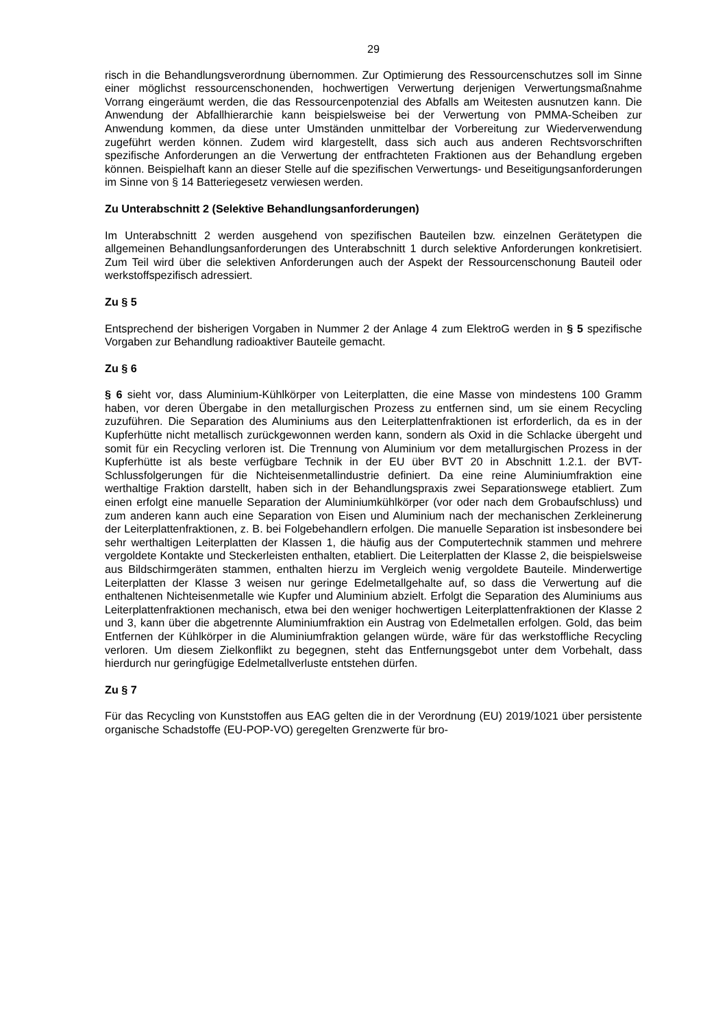29
risch in die Behandlungsverordnung übernommen. Zur Optimierung des Ressourcenschutzes soll im Sinne einer möglichst ressourcenschonenden, hochwertigen Verwertung derjenigen Verwertungsmaßnahme Vorrang eingeräumt werden, die das Ressourcenpotenzial des Abfalls am Weitesten ausnutzen kann. Die Anwendung der Abfallhierarchie kann beispielsweise bei der Verwertung von PMMA-Scheiben zur Anwendung kommen, da diese unter Umständen unmittelbar der Vorbereitung zur Wiederverwendung zugeführt werden können. Zudem wird klargestellt, dass sich auch aus anderen Rechtsvorschriften spezifische Anforderungen an die Verwertung der entfrachteten Fraktionen aus der Behandlung ergeben können. Beispielhaft kann an dieser Stelle auf die spezifischen Verwertungs- und Beseitigungsanforderungen im Sinne von § 14 Batteriegesetz verwiesen werden.
Zu Unterabschnitt 2 (Selektive Behandlungsanforderungen)
Im Unterabschnitt 2 werden ausgehend von spezifischen Bauteilen bzw. einzelnen Gerätetypen die allgemeinen Behandlungsanforderungen des Unterabschnitt 1 durch selektive Anforderungen konkretisiert. Zum Teil wird über die selektiven Anforderungen auch der Aspekt der Ressourcenschonung Bauteil oder werkstoffspezifisch adressiert.
Zu § 5
Entsprechend der bisherigen Vorgaben in Nummer 2 der Anlage 4 zum ElektroG werden in § 5 spezifische Vorgaben zur Behandlung radioaktiver Bauteile gemacht.
Zu § 6
§ 6 sieht vor, dass Aluminium-Kühlkörper von Leiterplatten, die eine Masse von mindestens 100 Gramm haben, vor deren Übergabe in den metallurgischen Prozess zu entfernen sind, um sie einem Recycling zuzuführen. Die Separation des Aluminiums aus den Leiterplattenfraktionen ist erforderlich, da es in der Kupferhütte nicht metallisch zurückgewonnen werden kann, sondern als Oxid in die Schlacke übergeht und somit für ein Recycling verloren ist. Die Trennung von Aluminium vor dem metallurgischen Prozess in der Kupferhütte ist als beste verfügbare Technik in der EU über BVT 20 in Abschnitt 1.2.1. der BVT-Schlussfolgerungen für die Nichteisenmetallindustrie definiert. Da eine reine Aluminiumfraktion eine werthaltige Fraktion darstellt, haben sich in der Behandlungspraxis zwei Separationswege etabliert. Zum einen erfolgt eine manuelle Separation der Aluminiumkühlkörper (vor oder nach dem Grobaufschluss) und zum anderen kann auch eine Separation von Eisen und Aluminium nach der mechanischen Zerkleinerung der Leiterplattenfraktionen, z. B. bei Folgebehandlern erfolgen. Die manuelle Separation ist insbesondere bei sehr werthaltigen Leiterplatten der Klassen 1, die häufig aus der Computertechnik stammen und mehrere vergoldete Kontakte und Steckerleisten enthalten, etabliert. Die Leiterplatten der Klasse 2, die beispielsweise aus Bildschirmgeräten stammen, enthalten hierzu im Vergleich wenig vergoldete Bauteile. Minderwertige Leiterplatten der Klasse 3 weisen nur geringe Edelmetallgehalte auf, so dass die Verwertung auf die enthaltenen Nichteisenmetalle wie Kupfer und Aluminium abzielt. Erfolgt die Separation des Aluminiums aus Leiterplattenfraktionen mechanisch, etwa bei den weniger hochwertigen Leiterplattenfraktionen der Klasse 2 und 3, kann über die abgetrennte Aluminiumfraktion ein Austrag von Edelmetallen erfolgen. Gold, das beim Entfernen der Kühlkörper in die Aluminiumfraktion gelangen würde, wäre für das werkstoffliche Recycling verloren. Um diesem Zielkonflikt zu begegnen, steht das Entfernungsgebot unter dem Vorbehalt, dass hierdurch nur geringfügige Edelmetallverluste entstehen dürfen.
Zu § 7
Für das Recycling von Kunststoffen aus EAG gelten die in der Verordnung (EU) 2019/1021 über persistente organische Schadstoffe (EU-POP-VO) geregelten Grenzwerte für bro-